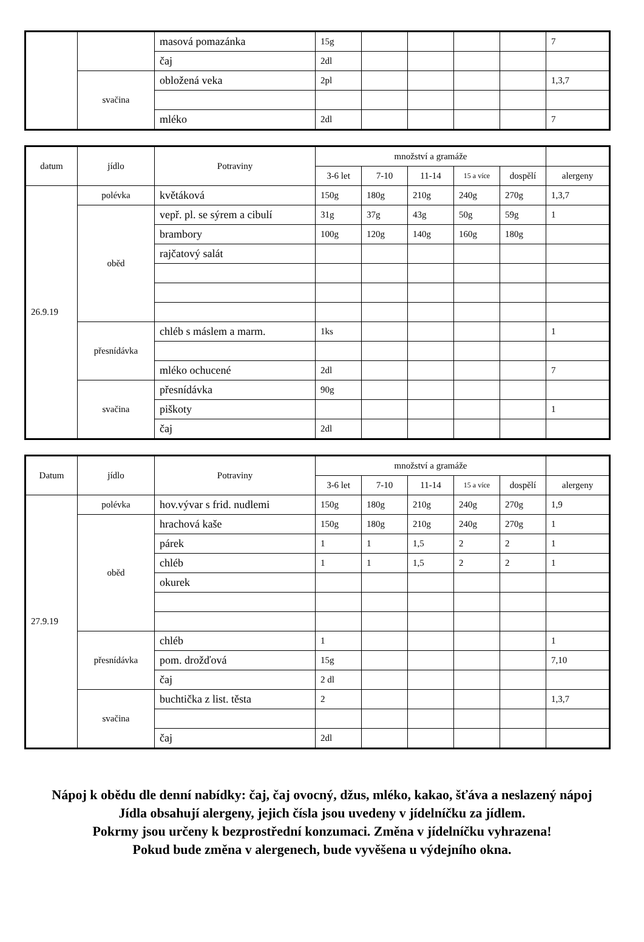| | | masová pomazánka | 15g | | | | | 7 |
| | | čaj | 2dl | | | | | |
| | svačina | obložená veka | 2pl | | | | | 1,3,7 |
| | | mléko | 2dl | | | | | 7 |
| datum | jídlo | Potraviny | množství a gramáže | | | | | |
| --- | --- | --- | --- | --- | --- | --- | --- | --- |
| | | | 3-6 let | 7-10 | 11-14 | 15 a více | dospělí | alergeny |
| 26.9.19 | polévka | květáková | 150g | 180g | 210g | 240g | 270g | 1,3,7 |
| | oběd | vepř. pl. se sýrem a cibulí | 31g | 37g | 43g | 50g | 59g | 1 |
| | | brambory | 100g | 120g | 140g | 160g | 180g | |
| | | rajčatový salát | | | | | | |
| | přesnídávka | chléb s máslem a marm. | 1ks | | | | | 1 |
| | | mléko ochucené | 2dl | | | | | 7 |
| | svačina | přesnídávka | 90g | | | | | |
| | | piškoty | | | | | | 1 |
| | | čaj | 2dl | | | | | |
| Datum | jídlo | Potraviny | množství a gramáže | | | | | |
| --- | --- | --- | --- | --- | --- | --- | --- | --- |
| | | | 3-6 let | 7-10 | 11-14 | 15 a více | dospělí | alergeny |
| 27.9.19 | polévka | hov.vývar s frid. nudlemi | 150g | 180g | 210g | 240g | 270g | 1,9 |
| | oběd | hrachová kaše | 150g | 180g | 210g | 240g | 270g | 1 |
| | | párek | 1 | 1 | 1,5 | 2 | 2 | 1 |
| | | chléb | 1 | 1 | 1,5 | 2 | 2 | 1 |
| | | okurek | | | | | | |
| | přesnídávka | chléb | 1 | | | | | 1 |
| | | pom. drožďová | 15g | | | | | 7,10 |
| | | čaj | 2 dl | | | | | |
| | svačina | buchtička z list. těsta | 2 | | | | | 1,3,7 |
| | | čaj | 2dl | | | | | |
Nápoj k obědu dle denní nabídky: čaj, čaj ovocný, džus, mléko, kakao, šťáva a neslazený nápoj
Jídla obsahují alergeny, jejich čísla jsou uvedeny v jídelníčku za jídlem.
Pokrmy jsou určeny k bezprostřední konzumaci. Změna v jídelníčku vyhrazena!
Pokud bude změna v alergenech, bude vyvěšena u výdejního okna.